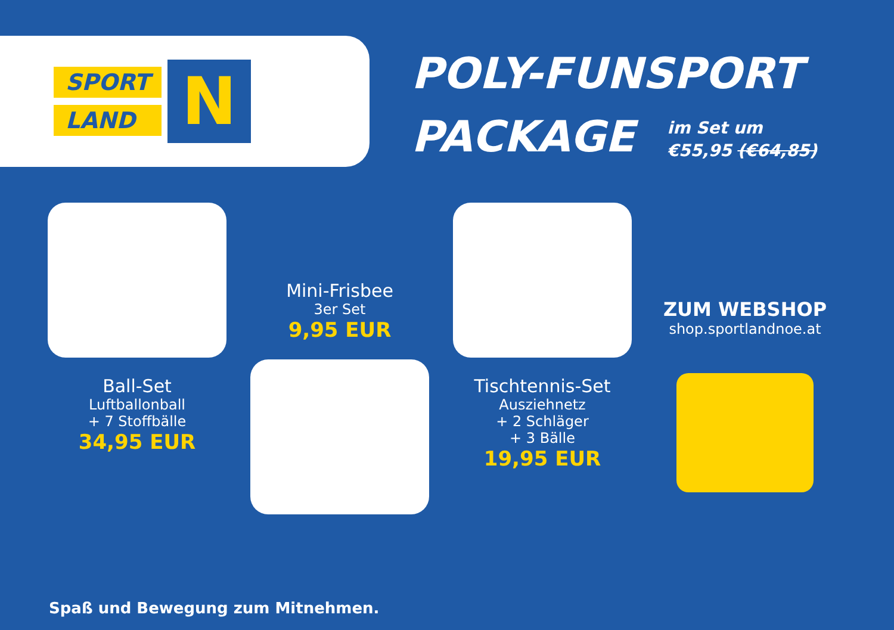SPORT
LAND
N
POLY-FUNSPORT
PACKAGE im Set um
€55,95 (€64,85)
Ball-Set
Luftballonball
+ 7 Stoffbälle
34,95 EUR
Mini-Frisbee
3er Set
9,95 EUR
Tischtennis-Set
Ausziehnetz
+ 2 Schläger
+ 3 Bälle
19,95 EUR
ZUM WEBSHOP
shop.sportlandnoe.at
Spaß und Bewegung zum Mitnehmen.